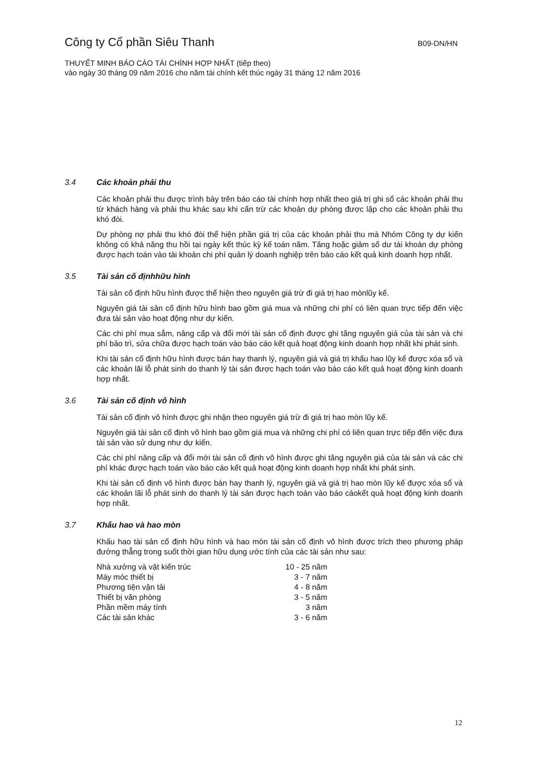Công ty Cổ phần Siêu Thanh
B09-DN/HN
THUYẾT MINH BÁO CÁO TÀI CHÍNH HỢP NHẤT (tiếp theo)
vào ngày 30 tháng 09 năm 2016 cho năm tài chính kết thúc ngày 31 tháng 12 năm 2016
3.4 Các khoản phải thu
Các khoản phải thu được trình bày trên báo cáo tài chính hợp nhất theo giá trị ghi sổ các khoản phải thu từ khách hàng và phải thu khác sau khi cấn trừ các khoản dự phòng được lập cho các khoản phải thu khó đòi.
Dự phòng nợ phải thu khó đòi thể hiện phần giá trị của các khoản phải thu mà Nhóm Công ty dự kiến không có khả năng thu hồi tại ngày kết thúc kỳ kế toán năm. Tăng hoặc giảm số dư tài khoản dự phòng được hạch toán vào tài khoản chi phí quản lý doanh nghiệp trên báo cáo kết quả kinh doanh hợp nhất.
3.5 Tài sản cố địnhhữu hình
Tài sản cố định hữu hình được thể hiện theo nguyên giá trừ đi giá trị hao mònlũy kế.
Nguyên giá tài sản cố định hữu hình bao gồm giá mua và những chi phí có liên quan trực tiếp đến việc đưa tài sản vào hoạt động như dự kiến.
Các chi phí mua sắm, nâng cấp và đổi mới tài sản cố định được ghi tăng nguyên giá của tài sản và chi phí bảo trì, sửa chữa được hạch toán vào báo cáo kết quả hoạt động kinh doanh hợp nhất khi phát sinh.
Khi tài sản cố định hữu hình được bán hay thanh lý, nguyên giá và giá trị khấu hao lũy kế được xóa sổ và các khoản lãi lỗ phát sinh do thanh lý tài sản được hạch toán vào báo cáo kết quả hoạt động kinh doanh hợp nhất.
3.6 Tài sản cố định vô hình
Tài sản cố định vô hình được ghi nhận theo nguyên giá trừ đi giá trị hao mòn lũy kế.
Nguyên giá tài sản cố định vô hình bao gồm giá mua và những chi phí có liên quan trực tiếp đến việc đưa tài sản vào sử dụng như dự kiến.
Các chi phí nâng cấp và đổi mới tài sản cố định vô hình được ghi tăng nguyên giá của tài sản và các chi phí khác được hạch toán vào báo cáo kết quả hoạt động kinh doanh hợp nhất khi phát sinh.
Khi tài sản cố định vô hình được bán hay thanh lý, nguyên giá và giá trị hao mòn lũy kế được xóa sổ và các khoản lãi lỗ phát sinh do thanh lý tài sản được hạch toán vào báo cáokết quả hoạt động kinh doanh hợp nhất.
3.7 Khấu hao và hao mòn
Khấu hao tài sản cố định hữu hình và hao mòn tài sản cố định vô hình được trích theo phương pháp đường thẳng trong suốt thời gian hữu dụng ước tính của các tài sản như sau:
| Nhà xưởng và vật kiến trúc | 10 - 25 năm |
| Máy móc thiết bị | 3 - 7 năm |
| Phương tiện vận tải | 4 - 8 năm |
| Thiết bị văn phòng | 3 - 5 năm |
| Phần mềm máy tính | 3 năm |
| Các tài sản khác | 3 - 6 năm |
12